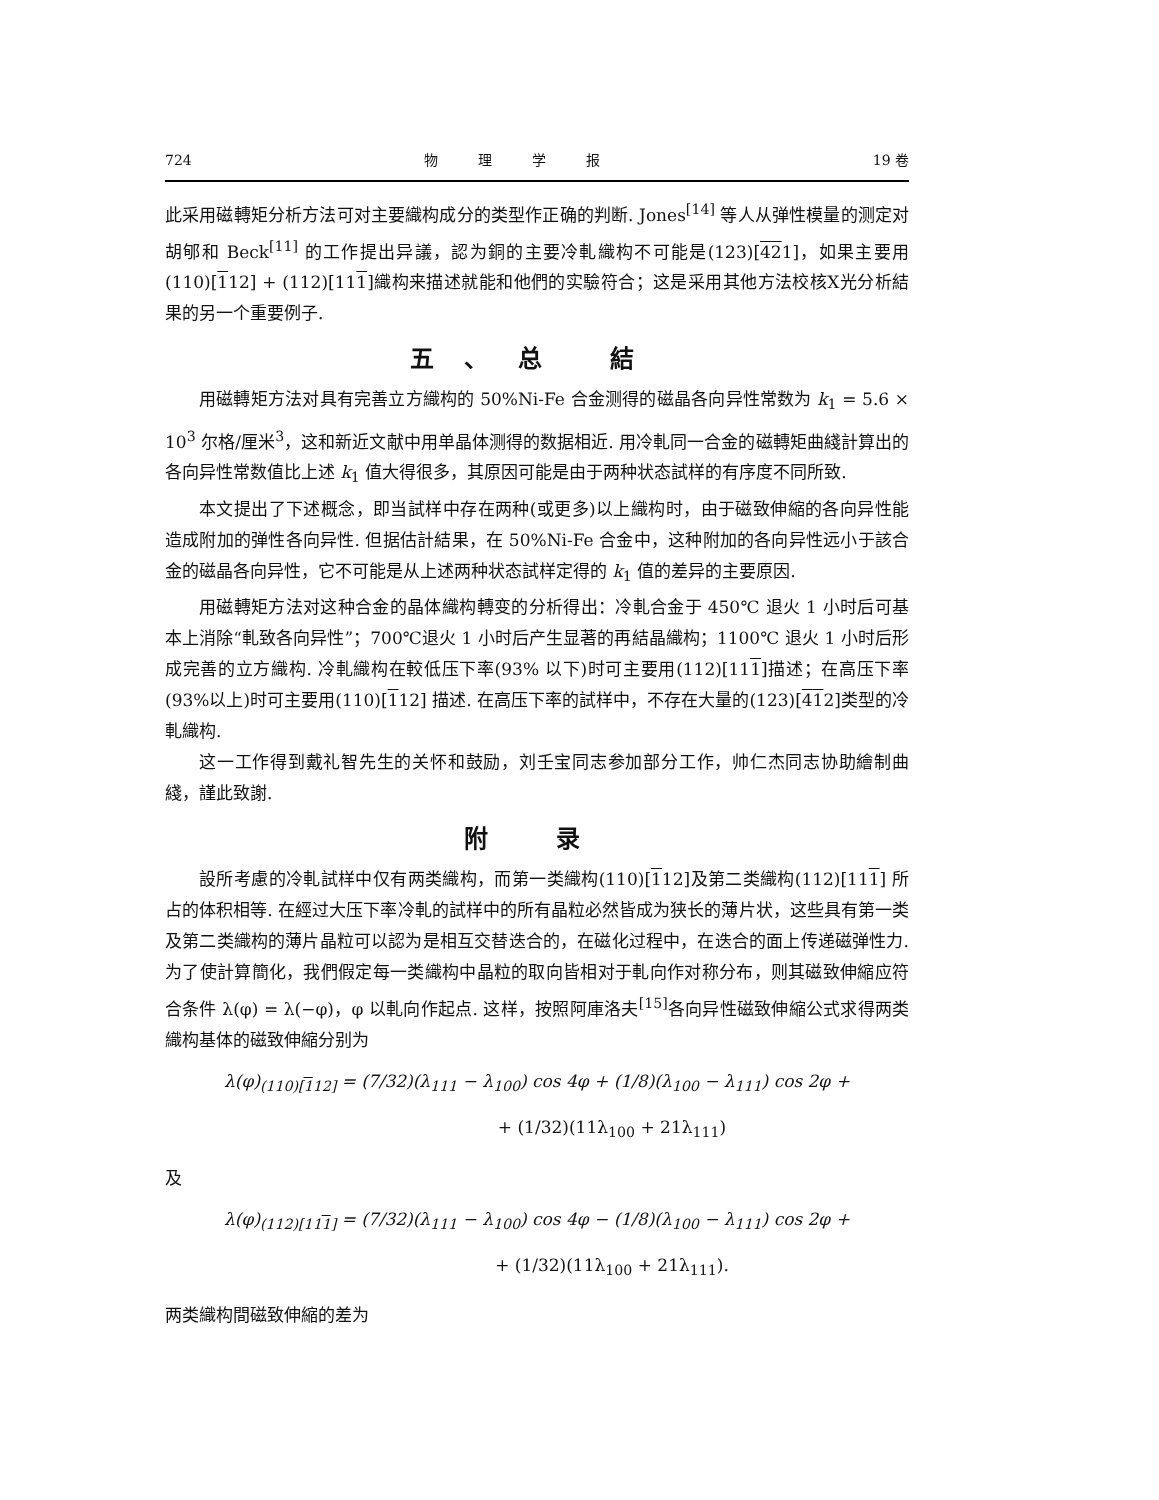724 物理学报 19 卷
此采用磁轉矩分析方法可对主要織构成分的类型作正确的判断. Jones<sup>[14]</sup> 等人从弹性模量的测定对胡郇和 Beck<sup>[11]</sup> 的工作提出异議，認为銅的主要冷軋織构不可能是(123)[421]，如果主要用(110)[112] + (112)[111]織构来描述就能和他們的实驗符合；这是采用其他方法校核X光分析結果的另一个重要例子.
五、总 結
用磁轉矩方法对具有完善立方織构的 50%Ni-Fe 合金测得的磁晶各向异性常数为 k<sub>1</sub> = 5.6 × 10<sup>3</sup> 尔格/厘米<sup>3</sup>，这和新近文献中用单晶体测得的数据相近. 用冷軋同一合金的磁轉矩曲綫計算出的各向异性常数值比上述 k<sub>1</sub> 值大得很多，其原因可能是由于两种状态試样的有序度不同所致.
本文提出了下述概念，即当試样中存在两种(或更多)以上織构时，由于磁致伸縮的各向异性能造成附加的弹性各向异性. 但据估計結果，在 50%Ni-Fe 合金中，这种附加的各向异性远小于該合金的磁晶各向异性，它不可能是从上述两种状态試样定得的 k<sub>1</sub> 值的差异的主要原因.
用磁轉矩方法对这种合金的晶体織构轉变的分析得出：冷軋合金于 450℃ 退火 1 小时后可基本上消除“軋致各向异性”；700℃退火 1 小时后产生显著的再結晶織构；1100℃ 退火 1 小时后形成完善的立方織构. 冷軋織构在較低压下率(93% 以下)时可主要用(112)[111]描述；在高压下率(93%以上)时可主要用(110)[112] 描述. 在高压下率的試样中，不存在大量的(123)[412]类型的冷軋織构.
这一工作得到戴礼智先生的关怀和鼓励，刘壬宝同志参加部分工作，帅仁杰同志协助繪制曲綫，謹此致謝.
附 录
設所考慮的冷軋試样中仅有两类織构，而第一类織构(110)[112]及第二类織构(112)[111] 所占的体积相等. 在經过大压下率冷軋的試样中的所有晶粒必然皆成为狭长的薄片状，这些具有第一类及第二类織构的薄片晶粒可以認为是相互交替迭合的，在磁化过程中，在迭合的面上传递磁弹性力. 为了使計算簡化，我們假定每一类織构中晶粒的取向皆相对于軋向作对称分布，则其磁致伸縮应符合条件 λ(φ) = λ(−φ)，φ 以軋向作起点. 这样，按照阿庫洛夫<sup>[15]</sup>各向异性磁致伸縮公式求得两类織构基体的磁致伸縮分别为
λ(φ)<sub>(110)[112]</sub> = (7/32)(λ<sub>111</sub> − λ<sub>100</sub>) cos 4φ + (1/8)(λ<sub>100</sub> − λ<sub>111</sub>) cos 2φ +
+ (1/32)(11λ<sub>100</sub> + 21λ<sub>111</sub>)
及
λ(φ)<sub>(112)[111]</sub> = (7/32)(λ<sub>111</sub> − λ<sub>100</sub>) cos 4φ − (1/8)(λ<sub>100</sub> − λ<sub>111</sub>) cos 2φ +
+ (1/32)(11λ<sub>100</sub> + 21λ<sub>111</sub>).
两类織构間磁致伸縮的差为